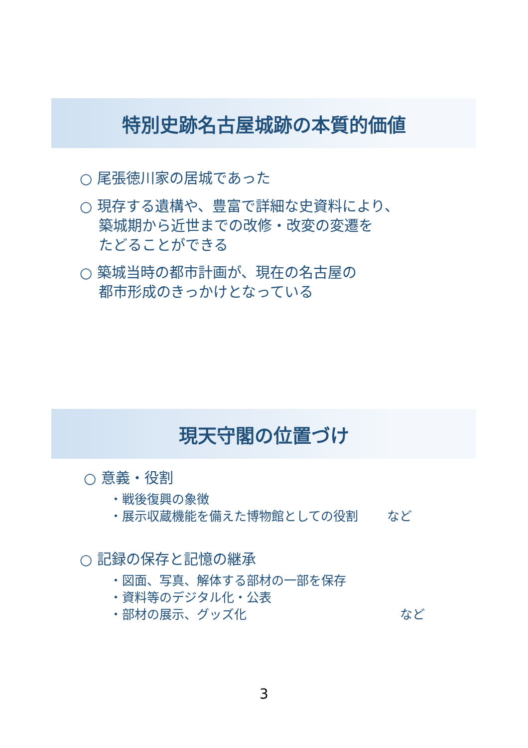特別史跡名古屋城跡の本質的価値
○ 尾張徳川家の居城であった
○ 現存する遺構や、豊富で詳細な史資料により、
  築城期から近世までの改修・改変の変遷を
  たどることができる
○ 築城当時の都市計画が、現在の名古屋の
  都市形成のきっかけとなっている
現天守閣の位置づけ
○ 意義・役割
・戦後復興の象徴
・展示収蔵機能を備えた博物館としての役割 など
○ 記録の保存と記憶の継承
・図面、写真、解体する部材の一部を保存
・資料等のデジタル化・公表
・部材の展示、グッズ化 など
3